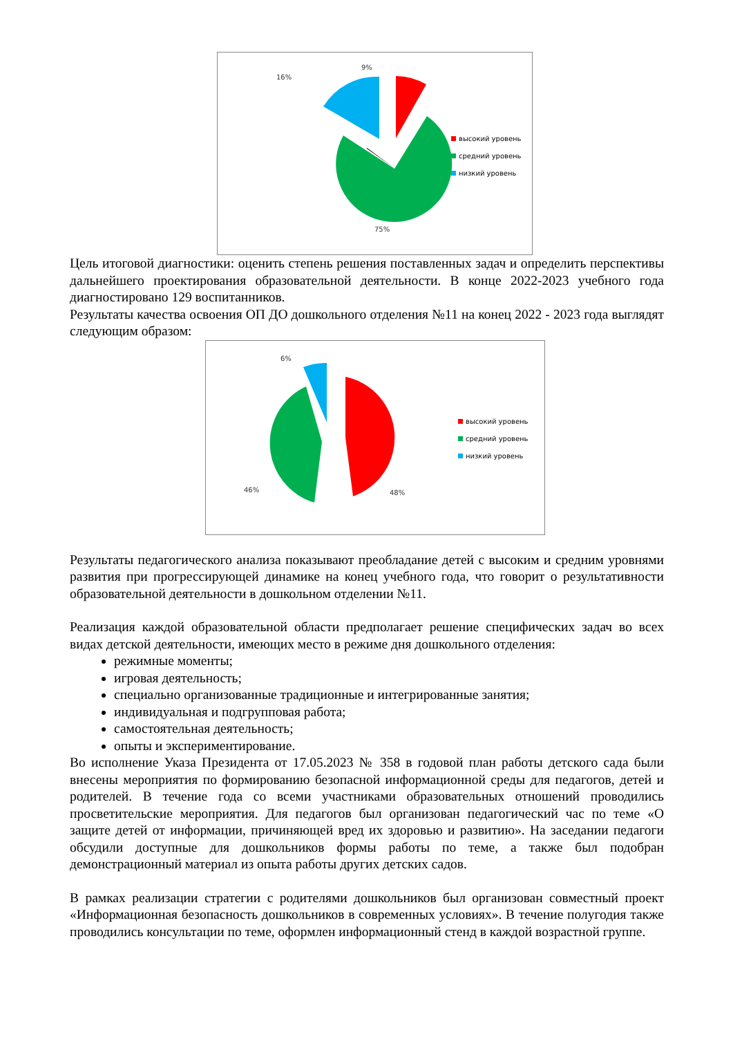9%
16%
75%
высокий уровень
средний уровень
низкий уровень
Цель итоговой диагностики: оценить степень решения поставленных задач и определить перспективы дальнейшего проектирования образовательной деятельности. В конце 2022-2023 учебного года диагностировано 129 воспитанников.
Результаты качества освоения ОП ДО дошкольного отделения №11 на конец 2022 - 2023 года выглядят следующим образом:
6%
46% 48%
высокий уровень
средний уровень
низкий уровень
Результаты педагогического анализа показывают преобладание детей с высоким и средним уровнями развития при прогрессирующей динамике на конец учебного года, что говорит о результативности образовательной деятельности в дошкольном отделении №11.
Реализация каждой образовательной области предполагает решение специфических задач во всех видах детской деятельности, имеющих место в режиме дня дошкольного отделения:
режимные моменты;
игровая деятельность;
специально организованные традиционные и интегрированные занятия;
индивидуальная и подгрупповая работа;
самостоятельная деятельность;
опыты и экспериментирование.
Во исполнение Указа Президента от 17.05.2023 № 358 в годовой план работы детского сада были внесены мероприятия по формированию безопасной информационной среды для педагогов, детей и родителей. В течение года со всеми участниками образовательных отношений проводились просветительские мероприятия. Для педагогов был организован педагогический час по теме «О защите детей от информации, причиняющей вред их здоровью и развитию». На заседании педагоги обсудили доступные для дошкольников формы работы по теме, а также был подобран демонстрационный материал из опыта работы других детских садов.
В рамках реализации стратегии с родителями дошкольников был организован совместный проект «Информационная безопасность дошкольников в современных условиях». В течение полугодия также проводились консультации по теме, оформлен информационный стенд в каждой возрастной группе.